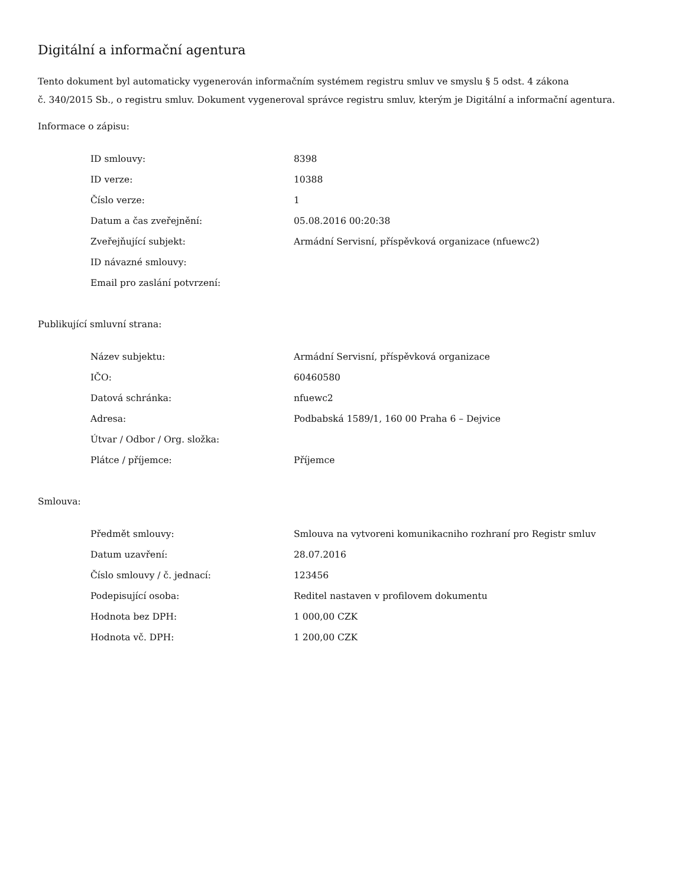Digitální a informační agentura
Tento dokument byl automaticky vygenerován informačním systémem registru smluv ve smyslu § 5 odst. 4 zákona
č. 340/2015 Sb., o registru smluv. Dokument vygeneroval správce registru smluv, kterým je Digitální a informační agentura.
Informace o zápisu:
| ID smlouvy: | 8398 |
| ID verze: | 10388 |
| Číslo verze: | 1 |
| Datum a čas zveřejnění: | 05.08.2016 00:20:38 |
| Zveřejňující subjekt: | Armádní Servisní, příspěvková organizace (nfuewc2) |
| ID návazné smlouvy: | |
| Email pro zaslání potvrzení: | |
Publikující smluvní strana:
| Název subjektu: | Armádní Servisní, příspěvková organizace |
| IČO: | 60460580 |
| Datová schránka: | nfuewc2 |
| Adresa: | Podbabská 1589/1, 160 00 Praha 6 – Dejvice |
| Útvar / Odbor / Org. složka: | |
| Plátce / příjemce: | Příjemce |
Smlouva:
| Předmět smlouvy: | Smlouva na vytvoreni komunikacniho rozhraní pro Registr smluv |
| Datum uzavření: | 28.07.2016 |
| Číslo smlouvy / č. jednací: | 123456 |
| Podepisující osoba: | Reditel nastaven v profilovem dokumentu |
| Hodnota bez DPH: | 1 000,00 CZK |
| Hodnota vč. DPH: | 1 200,00 CZK |